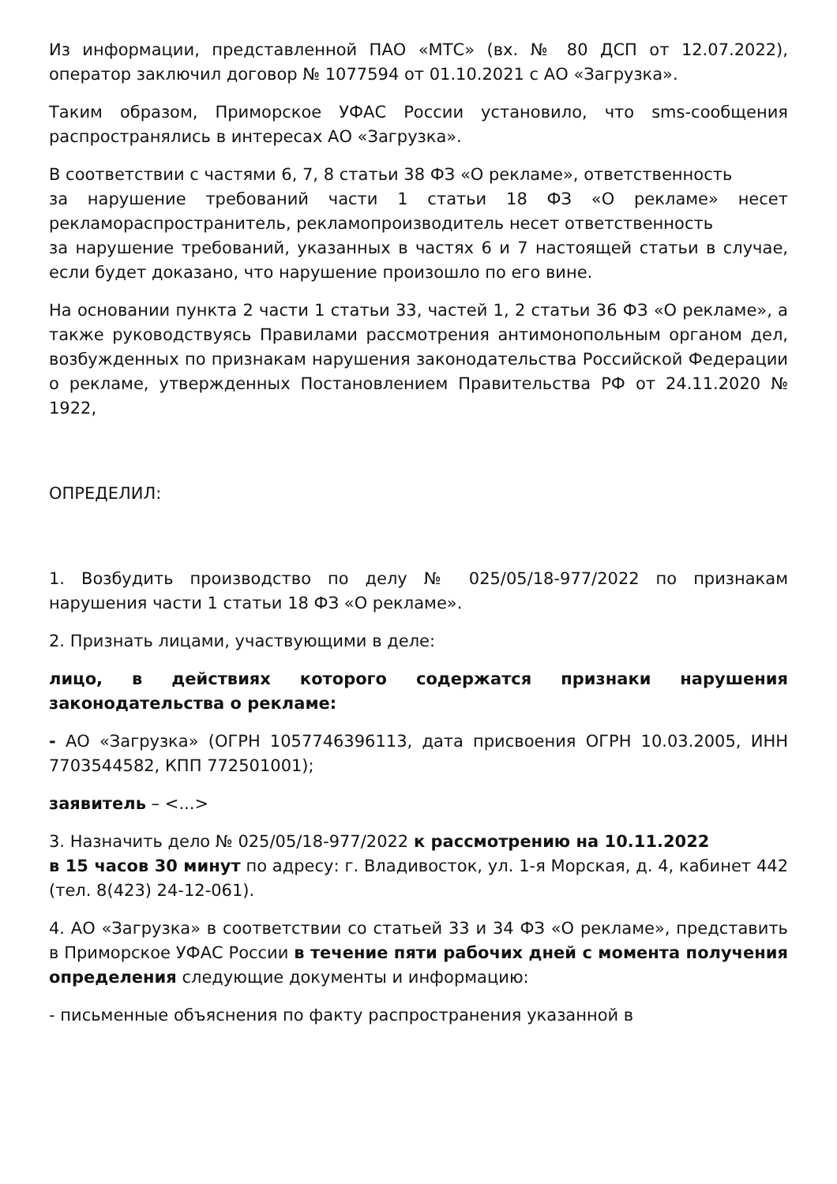Из информации, представленной ПАО «МТС» (вх. № 80 ДСП от 12.07.2022), оператор заключил договор № 1077594 от 01.10.2021 с АО «Загрузка».
Таким образом, Приморское УФАС России установило, что sms-сообщения распространялись в интересах АО «Загрузка».
В соответствии с частями 6, 7, 8 статьи 38 ФЗ «О рекламе», ответственность
за нарушение требований части 1 статьи 18 ФЗ «О рекламе» несет рекламораспространитель, рекламопроизводитель несет ответственность
за нарушение требований, указанных в частях 6 и 7 настоящей статьи в случае, если будет доказано, что нарушение произошло по его вине.
На основании пункта 2 части 1 статьи 33, частей 1, 2 статьи 36 ФЗ «О рекламе», а также руководствуясь Правилами рассмотрения антимонопольным органом дел, возбужденных по признакам нарушения законодательства Российской Федерации о рекламе, утвержденных Постановлением Правительства РФ от 24.11.2020 № 1922,
ОПРЕДЕЛИЛ:
1. Возбудить производство по делу № 025/05/18-977/2022 по признакам нарушения части 1 статьи 18 ФЗ «О рекламе».
2. Признать лицами, участвующими в деле:
лицо, в действиях которого содержатся признаки нарушения законодательства о рекламе:
- АО «Загрузка» (ОГРН 1057746396113, дата присвоения ОГРН 10.03.2005, ИНН 7703544582, КПП 772501001);
заявитель – <...>
3. Назначить дело № 025/05/18-977/2022 к рассмотрению на 10.11.2022
в 15 часов 30 минут по адресу: г. Владивосток, ул. 1-я Морская, д. 4, кабинет 442 (тел. 8(423) 24-12-061).
4. АО «Загрузка» в соответствии со статьей 33 и 34 ФЗ «О рекламе», представить в Приморское УФАС России в течение пяти рабочих дней с момента получения определения следующие документы и информацию:
- письменные объяснения по факту распространения указанной в